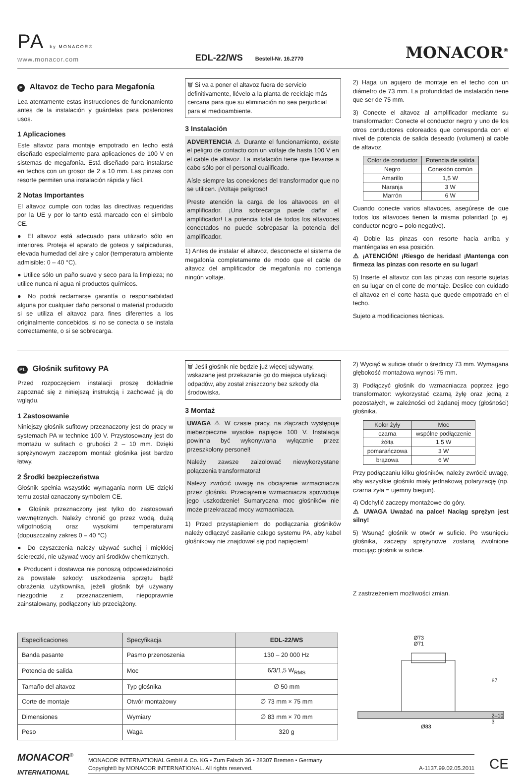PA by MONACOR®
www.monacor.com
EDL-22/WS Bestell-Nr. 16.2770
MONACOR<sup>®</sup>
E Altavoz de Techo para Megafonía
Lea atentamente estas instrucciones de funcionamiento antes de la instalación y guárdelas para posteriores usos.
1 Aplicaciones
Este altavoz para montaje empotrado en techo está diseñado especialmente para aplicaciones de 100 V en sistemas de megafonía. Está diseñado para instalarse en techos con un grosor de 2 a 10 mm. Las pinzas con resorte permiten una instalación rápida y fácil.
2 Notas Importantes
El altavoz cumple con todas las directivas requeridas por la UE y por lo tanto está marcado con el símbolo CE.
● El altavoz está adecuado para utilizarlo sólo en interiores. Proteja el aparato de goteos y salpicaduras, elevada humedad del aire y calor (temperatura ambiente admisible: 0 – 40 °C).
● Utilice sólo un paño suave y seco para la limpieza; no utilice nunca ni agua ni productos químicos.
● No podrá reclamarse garantía o responsabilidad alguna por cualquier daño personal o material producido si se utiliza el altavoz para fines diferentes a los originalmente concebidos, si no se conecta o se instala correctamente, o si se sobrecarga.
🗑 Si va a poner el altavoz fuera de servicio definitivamente, llévelo a la planta de reciclaje más cercana para que su eliminación no sea perjudicial para el medioambiente.
3 Instalación
ADVERTENCIA ⚠ Durante el funcionamiento, existe el peligro de contacto con un voltaje de hasta 100 V en el cable de altavoz. La instalación tiene que llevarse a cabo sólo por el personal cualificado.
Aísle siempre las conexiones del transformador que no se utilicen. ¡Voltaje peligroso!
Preste atención la carga de los altavoces en el amplificador. ¡Una sobrecarga puede dañar el amplificador! La potencia total de todos los altavoces conectados no puede sobrepasar la potencia del amplificador.
1) Antes de instalar el altavoz, desconecte el sistema de megafonía completamente de modo que el cable de altavoz del amplificador de megafonía no contenga ningún voltaje.
2) Haga un agujero de montaje en el techo con un diámetro de 73 mm. La profundidad de instalación tiene que ser de 75 mm.
3) Conecte el altavoz al amplificador mediante su transformador: Conecte el conductor negro y uno de los otros conductores coloreados que corresponda con el nivel de potencia de salida deseado (volumen) al cable de altavoz.
| Color de conductor | Potencia de salida |
| --- | --- |
| Negro | Conexión común |
| Amarillo | 1,5 W |
| Naranja | 3 W |
| Marrón | 6 W |
Cuando conecte varios altavoces, asegúrese de que todos los altavoces tienen la misma polaridad (p. ej. conductor negro = polo negativo).
4) Doble las pinzas con resorte hacia arriba y manténgalas en esa posición.
⚠ ¡ATENCIÓN! ¡Riesgo de heridas! ¡Mantenga con firmeza las pinzas con resorte en su lugar!
5) Inserte el altavoz con las pinzas con resorte sujetas en su lugar en el corte de montaje. Deslice con cuidado el altavoz en el corte hasta que quede empotrado en el techo.
Sujeto a modificaciones técnicas.
PL Głośnik sufitowy PA
Przed rozpoczęciem instalacji proszę dokładnie zapoznać się z niniejszą instrukcją i zachować ją do wglądu.
1 Zastosowanie
Niniejszy głośnik sufitowy przeznaczony jest do pracy w systemach PA w technice 100 V. Przystosowany jest do montażu w sufitach o grubości 2 – 10 mm. Dzięki sprężynowym zaczepom montaż głośnika jest bardzo łatwy.
2 Środki bezpieczeństwa
Głośnik spełnia wszystkie wymagania norm UE dzięki temu został oznaczony symbolem CE.
● Głośnik przeznaczony jest tylko do zastosowań wewnętrznych. Należy chronić go przez wodą, dużą wilgotnością oraz wysokimi temperaturami (dopuszczalny zakres 0 – 40 °C)
● Do czyszczenia należy używać suchej i miękkiej ściereczki, nie używać wody ani środków chemicznych.
● Producent i dostawca nie ponoszą odpowiedzialności za powstałe szkody: uszkodzenia sprzętu bądź obrażenia użytkownika, jeżeli głośnik był używany niezgodnie z przeznaczeniem, niepoprawnie zainstalowany, podłączony lub przeciążony.
🗑 Jeśli głośnik nie będzie już więcej używany, wskazane jest przekazanie go do miejsca utylizacji odpadów, aby został zniszczony bez szkody dla środowiska.
3 Montaż
UWAGA ⚠ W czasie pracy, na złączach występuje niebezpieczne wysokie napięcie 100 V. Instalacja powinna być wykonywana wyłącznie przez przeszkolony personel!
Należy zawsze zaizolować niewykorzystane połączenia transformatora!
Należy zwrócić uwagę na obciążenie wzmacniacza przez głośniki. Przeciążenie wzmacniacza spowoduje jego uszkodzenie! Sumaryczna moc głośników nie może przekraczać mocy wzmacniacza.
1) Przed przystąpieniem do podłączania głośników należy odłączyć zasilanie całego systemu PA, aby kabel głośnikowy nie znajdował się pod napięciem!
2) Wyciąć w suficie otwór o średnicy 73 mm. Wymagana głębokość montażowa wynosi 75 mm.
3) Podłączyć głośnik do wzmacniacza poprzez jego transformator: wykorzystać czarną żyłę oraz jedną z pozostałych, w zależności od żądanej mocy (głośności) głośnika.
| Kolor żyły | Moc |
| --- | --- |
| czarna | wspólne podłączenie |
| żółta | 1,5 W |
| pomarańczowa | 3 W |
| brązowa | 6 W |
Przy podłączaniu kilku głośników, należy zwrócić uwagę, aby wszystkie głośniki miały jednakową polaryzację (np. czarna żyła = ujemny biegun).
4) Odchylić zaczepy montażowe do góry.
⚠ UWAGA Uważać na palce! Naciąg sprężyn jest silny!
5) Wsunąć głośnik w otwór w suficie. Po wsunięciu głośnika, zaczepy sprężynowe zostaną zwolnione mocując głośnik w suficie.
Z zastrzeżeniem możliwości zmian.
| Especificaciones | Specyfikacja | EDL-22/WS |
| --- | --- | --- |
| Banda pasante | Pasmo przenoszenia | 130 – 20 000 Hz |
| Potencia de salida | Moc | 6/3/1,5 W<sub>RMS</sub> |
| Tamaño del altavoz | Typ głośnika | ∅ 50 mm |
| Corte de montaje | Otwór montażowy | ∅ 73 mm × 75 mm |
| Dimensiones | Wymiary | ∅ 83 mm × 70 mm |
| Peso | Waga | 320 g |
Ø73
Ø71
67
2–10
3
Ø83
MONACOR<sup>®</sup>
INTERNATIONAL
MONACOR INTERNATIONAL GmbH & Co. KG • Zum Falsch 36 • 28307 Bremen • Germany
Copyright© by MONACOR INTERNATIONAL. All rights reserved. A-1137.99.02.05.2011
CE